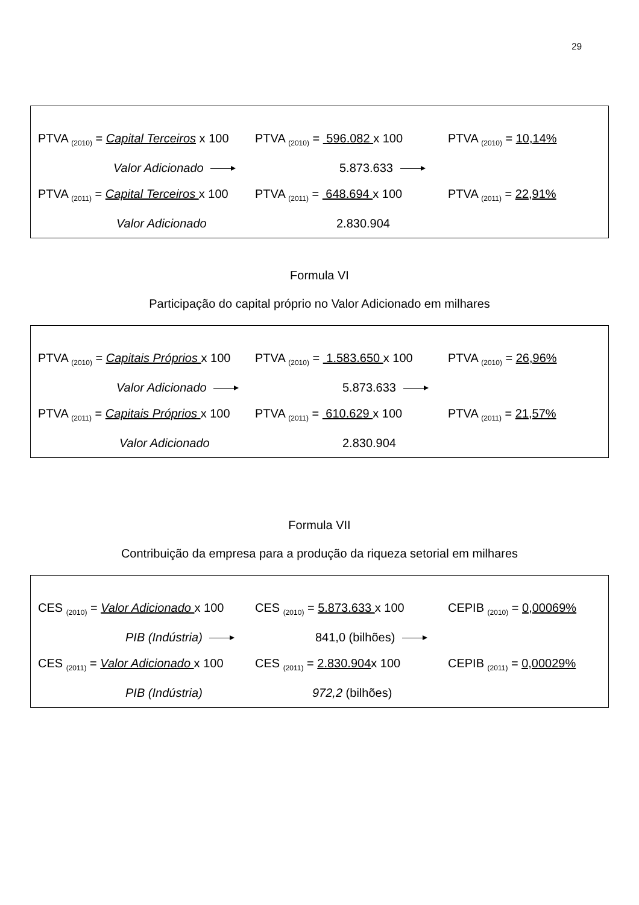29
PTVA <sub>(2010)</sub> = Capital Terceiros x 100
PTVA <sub>(2010)</sub> = 596.082 x 100
PTVA <sub>(2010)</sub> = 10,14%
Valor Adicionado
5.873.633
PTVA <sub>(2011)</sub> = Capital Terceiros x 100
PTVA <sub>(2011)</sub> = 648.694 x 100
PTVA <sub>(2011)</sub> = 22,91%
Valor Adicionado
2.830.904
Formula VI
Participação do capital próprio no Valor Adicionado em milhares
PTVA <sub>(2010)</sub> = Capitais Próprios x 100
PTVA <sub>(2010)</sub> = 1.583.650 x 100
PTVA <sub>(2010)</sub> = 26,96%
Valor Adicionado
5.873.633
PTVA <sub>(2011)</sub> = Capitais Próprios x 100
PTVA <sub>(2011)</sub> = 610.629 x 100
PTVA <sub>(2011)</sub> = 21,57%
Valor Adicionado
2.830.904
Formula VII
Contribuição da empresa para a produção da riqueza setorial em milhares
CES <sub>(2010)</sub> = Valor Adicionado x 100
CES <sub>(2010)</sub> = 5.873.633 x 100
CEPIB <sub>(2010)</sub> = 0,00069%
PIB (Indústria)
841,0 (bilhões)
CES <sub>(2011)</sub> = Valor Adicionado x 100
CES <sub>(2011)</sub> = 2.830.904x 100
CEPIB <sub>(2011)</sub> = 0,00029%
PIB (Indústria)
972,2 (bilhões)